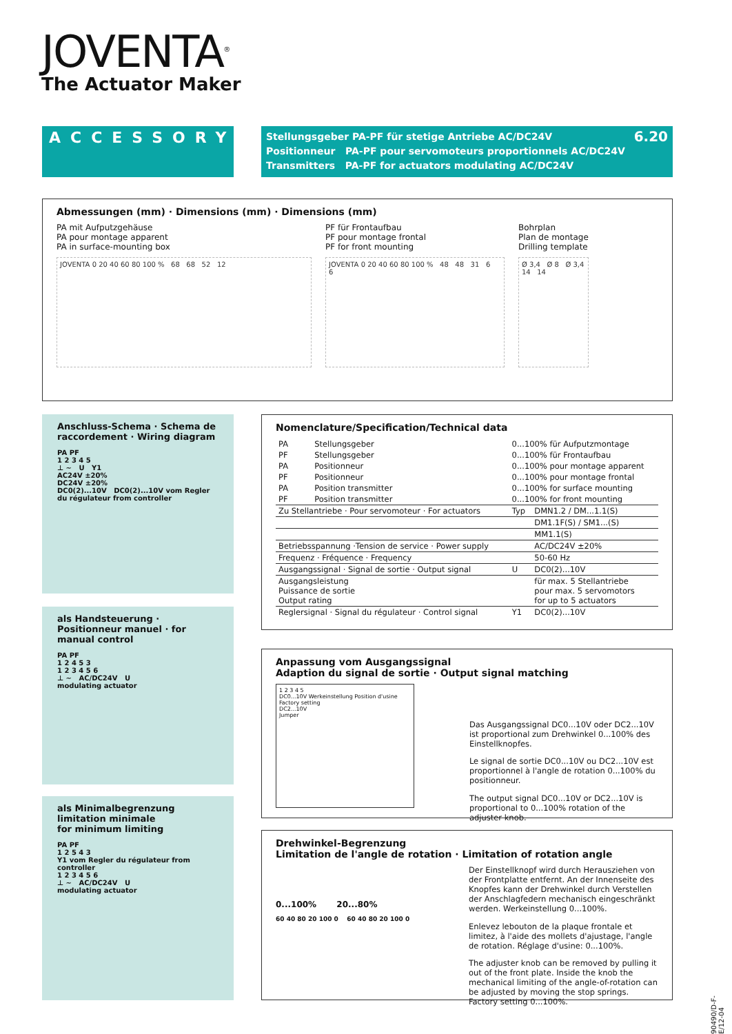JOVENTA<sup>®</sup>
The Actuator Maker
ACCESSORY
6.20 Stellungsgeber PA-PF für stetige Antriebe AC/DC24V
Positionneur PA-PF pour servomoteurs proportionnels AC/DC24V
Transmitters PA-PF for actuators modulating AC/DC24V
Abmessungen (mm) · Dimensions (mm) · Dimensions (mm)
PA mit Aufputzgehäuse
PA pour montage apparent
PA in surface-mounting box
JOVENTA 0 20 40 60 80 100 % 68 68 52 12
PF für Frontaufbau
PF pour montage frontal
PF for front mounting
JOVENTA 0 20 40 60 80 100 % 48 48 31 6 6
Bohrplan
Plan de montage
Drilling template
Ø 3,4 Ø 8 Ø 3,4
14 14
Anschluss-Schema · Schema de raccordement · Wiring diagram
PA PF
1 2 3 4 5
⊥ ~ U Y1
AC24V ±20%
DC24V ±20%
DC0(2)...10V DC0(2)...10V vom Regler du régulateur from controller
als Handsteuerung · Positionneur manuel · for manual control
PA PF
1 2 4 5 3
1 2 3 4 5 6
⊥ ~ AC/DC24V U
modulating actuator
als Minimalbegrenzung
limitation minimale
for minimum limiting
PA PF
1 2 5 4 3
Y1 vom Regler du régulateur from controller
1 2 3 4 5 6
⊥ ~ AC/DC24V U
modulating actuator
Nomenclature/Specification/Technical data
| PA | Stellungsgeber | 0...100% für Aufputzmontage | | |
| PF | Stellungsgeber | 0...100% für Frontaufbau | | |
| PA | Positionneur | 0...100% pour montage apparent | | |
| PF | Positionneur | 0...100% pour montage frontal | | |
| PA | Position transmitter | 0...100% for surface mounting | | |
| PF | Position transmitter | 0...100% for front mounting | | |
| Zu Stellantriebe · Pour servomoteur · For actuators | | | Typ | DMN1.2 / DM...1.1(S) |
| | | | | DM1.1F(S) / SM1...(S) |
| | | | | MM1.1(S) |
| Betriebsspannung ·Tension de service · Power supply | | | | AC/DC24V ±20% |
| Frequenz · Fréquence · Frequency | | | | 50-60 Hz |
| Ausgangssignal · Signal de sortie · Output signal | | | U | DC0(2)...10V |
| Ausgangsleistung Puissance de sortie Output rating | | | | für max. 5 Stellantriebe pour max. 5 servomotors for up to 5 actuators |
| Reglersignal · Signal du régulateur · Control signal | | | Y1 | DC0(2)...10V |
Anpassung vom Ausgangssignal
Adaption du signal de sortie · Output signal matching
1 2 3 4 5
DC0...10V Werkeinstellung Position d'usine Factory setting
DC2...10V
Jumper
Das Ausgangssignal DC0...10V oder DC2...10V ist proportional zum Drehwinkel 0...100% des Einstellknopfes.
Le signal de sortie DC0...10V ou DC2...10V est proportionnel à l'angle de rotation 0...100% du positionneur.
The output signal DC0...10V or DC2...10V is proportional to 0...100% rotation of the adjuster knob.
Drehwinkel-Begrenzung
Limitation de l'angle de rotation · Limitation of rotation angle
0...100% 20...80%
60 40 80 20 100 0 60 40 80 20 100 0
Der Einstellknopf wird durch Herausziehen von der Frontplatte entfernt. An der Innenseite des Knopfes kann der Drehwinkel durch Verstellen der Anschlagfedern mechanisch eingeschränkt werden. Werkeinstellung 0...100%.
Enlevez lebouton de la plaque frontale et limitez, à l'aide des mollets d'ajustage, l'angle de rotation. Réglage d'usine: 0...100%.
The adjuster knob can be removed by pulling it out of the front plate. Inside the knob the mechanical limiting of the angle-of-rotation can be adjusted by moving the stop springs. Factory setting 0...100%.
90490/D-F-E/12-04